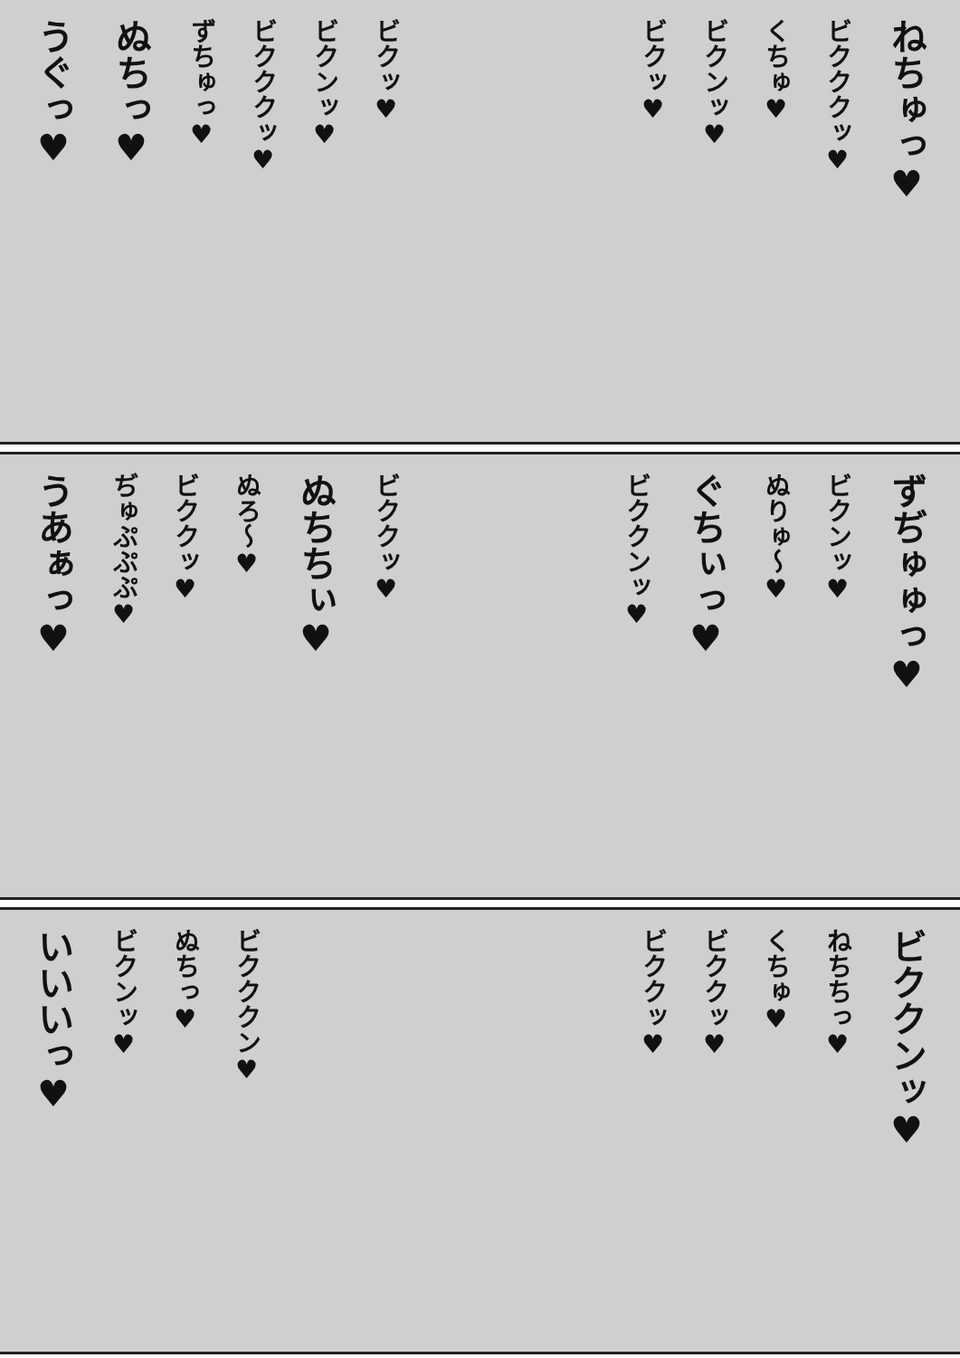うぐっ♥
ぬちっ♥
ずちゅっ♥
ビクククッ♥
ビクンッ♥
ビクッ♥
ビクッ♥
ビクンッ♥
くちゅ♥
ビクククッ♥
ねちゅっ♥
うあぁっ♥
ぢゅぷぷぷ♥
ビククッ♥
ぬろ～♥
ぬちちぃ♥
ビククッ♥
ビククンッ♥
ぐちぃっ♥
ぬりゅ～♥
ビクンッ♥
ずぢゅゅっ♥
いいいっ♥
ビクンッ♥
ぬちっ♥
ビクククン♥
ビククッ♥
ビククッ♥
くちゅ♥
ねちちっ♥
ビククンッ♥